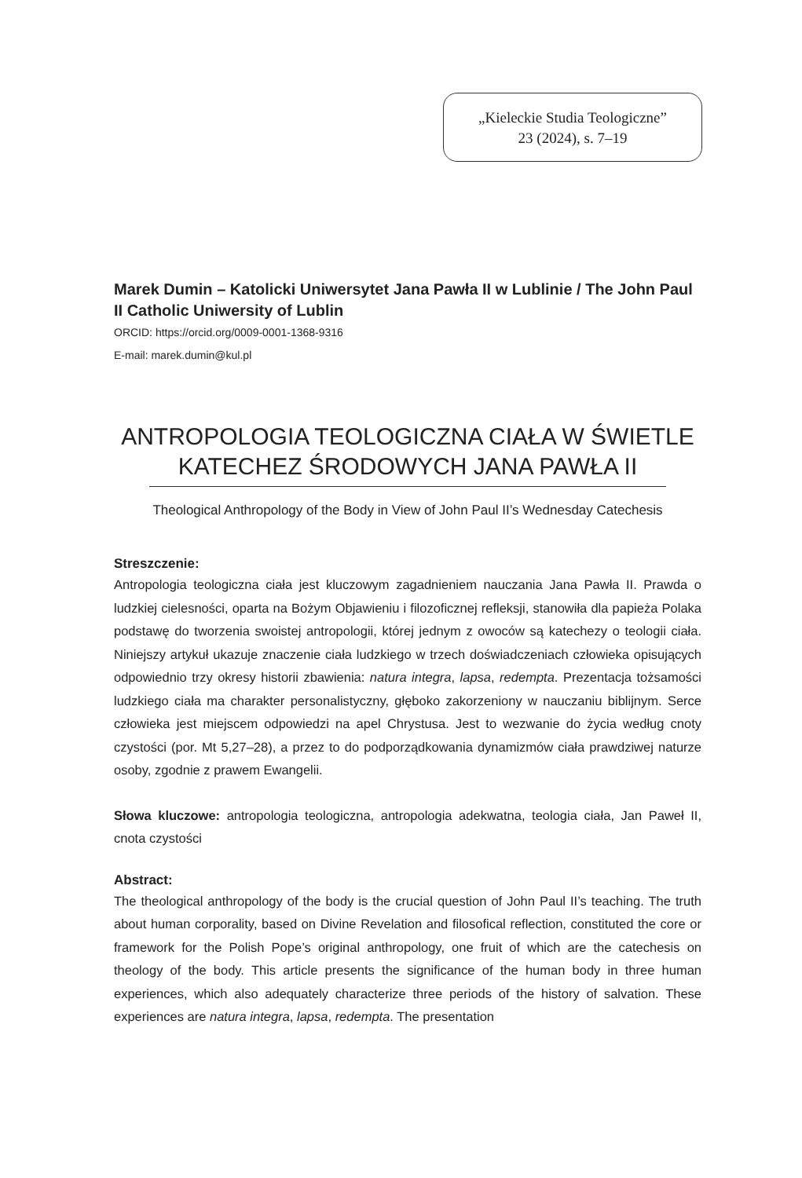„Kieleckie Studia Teologiczne”
23 (2024), s. 7–19
Marek Dumin – Katolicki Uniwersytet Jana Pawła II w Lublinie / The John Paul II Catholic Uniwersity of Lublin
ORCID: https://orcid.org/0009-0001-1368-9316
E-mail: marek.dumin@kul.pl
ANTROPOLOGIA TEOLOGICZNA CIAŁA W ŚWIETLE KATECHEZ ŚRODOWYCH JANA PAWŁA II
Theological Anthropology of the Body in View of John Paul II’s Wednesday Catechesis
Streszczenie:
Antropologia teologiczna ciała jest kluczowym zagadnieniem nauczania Jana Pawła II. Prawda o ludzkiej cielesności, oparta na Bożym Objawieniu i filozoficznej refleksji, stanowiła dla papieża Polaka podstawę do tworzenia swoistej antropologii, której jednym z owoców są katechezy o teologii ciała. Niniejszy artykuł ukazuje znaczenie ciała ludzkiego w trzech doświadczeniach człowieka opisujących odpowiednio trzy okresy historii zbawienia: natura integra, lapsa, redempta. Prezentacja tożsamości ludzkiego ciała ma charakter personalistyczny, głęboko zakorzeniony w nauczaniu biblijnym. Serce człowieka jest miejscem odpowiedzi na apel Chrystusa. Jest to wezwanie do życia według cnoty czystości (por. Mt 5,27–28), a przez to do podporządkowania dynamizmów ciała prawdziwej naturze osoby, zgodnie z prawem Ewangelii.
Słowa kluczowe: antropologia teologiczna, antropologia adekwatna, teologia ciała, Jan Paweł II, cnota czystości
Abstract:
The theological anthropology of the body is the crucial question of John Paul II’s teaching. The truth about human corporality, based on Divine Revelation and filosofical reflection, constituted the core or framework for the Polish Pope’s original anthropology, one fruit of which are the catechesis on theology of the body. This article presents the significance of the human body in three human experiences, which also adequately characterize three periods of the history of salvation. These experiences are natura integra, lapsa, redempta. The presentation